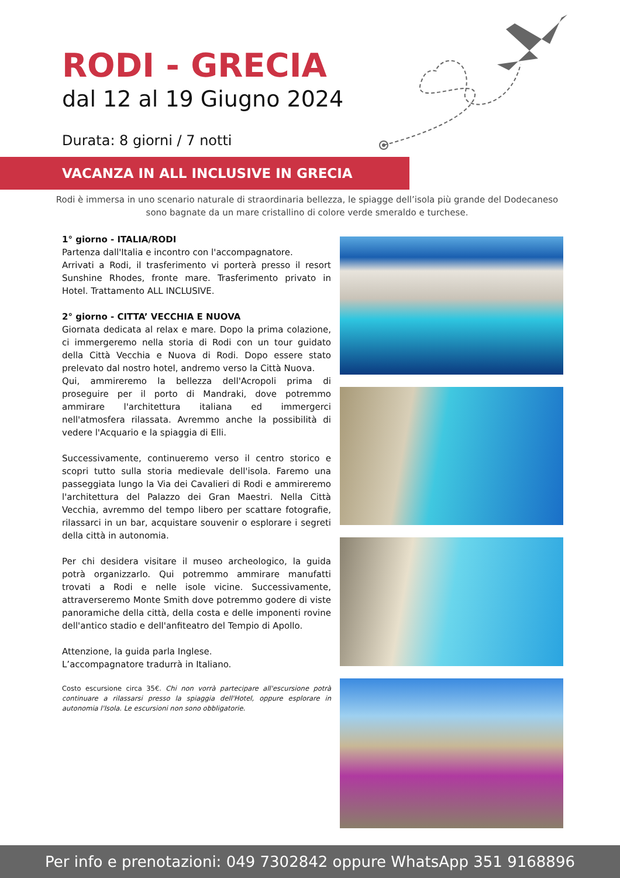RODI - GRECIA
dal 12 al 19 Giugno 2024
Durata: 8 giorni / 7 notti
VACANZA IN ALL INCLUSIVE IN GRECIA
Rodi è immersa in uno scenario naturale di straordinaria bellezza, le spiagge dell’isola più grande del Dodecaneso sono bagnate da un mare cristallino di colore verde smeraldo e turchese.
1° giorno - ITALIA/RODI
Partenza dall'Italia e incontro con l'accompagnatore.
Arrivati a Rodi, il trasferimento vi porterà presso il resort Sunshine Rhodes, fronte mare. Trasferimento privato in Hotel. Trattamento ALL INCLUSIVE.
2° giorno - CITTA’ VECCHIA E NUOVA
Giornata dedicata al relax e mare. Dopo la prima colazione, ci immergeremo nella storia di Rodi con un tour guidato della Città Vecchia e Nuova di Rodi. Dopo essere stato prelevato dal nostro hotel, andremo verso la Città Nuova.
Qui, ammireremo la bellezza dell'Acropoli prima di proseguire per il porto di Mandraki, dove potremmo ammirare l'architettura italiana ed immergerci nell'atmosfera rilassata. Avremmo anche la possibilità di vedere l'Acquario e la spiaggia di Elli.
Successivamente, continueremo verso il centro storico e scopri tutto sulla storia medievale dell'isola. Faremo una passeggiata lungo la Via dei Cavalieri di Rodi e ammireremo l'architettura del Palazzo dei Gran Maestri. Nella Città Vecchia, avremmo del tempo libero per scattare fotografie, rilassarci in un bar, acquistare souvenir o esplorare i segreti della città in autonomia.
Per chi desidera visitare il museo archeologico, la guida potrà organizzarlo. Qui potremmo ammirare manufatti trovati a Rodi e nelle isole vicine. Successivamente, attraverseremo Monte Smith dove potremmo godere di viste panoramiche della città, della costa e delle imponenti rovine dell'antico stadio e dell'anfiteatro del Tempio di Apollo.
Attenzione, la guida parla Inglese.
L’accompagnatore tradurrà in Italiano.
Costo escursione circa 35€. Chi non vorrà partecipare all'escursione potrà continuare a rilassarsi presso la spiaggia dell'Hotel, oppure esplorare in autonomia l'Isola. Le escursioni non sono obbligatorie.
Per info e prenotazioni: 049 7302842 oppure WhatsApp 351 9168896